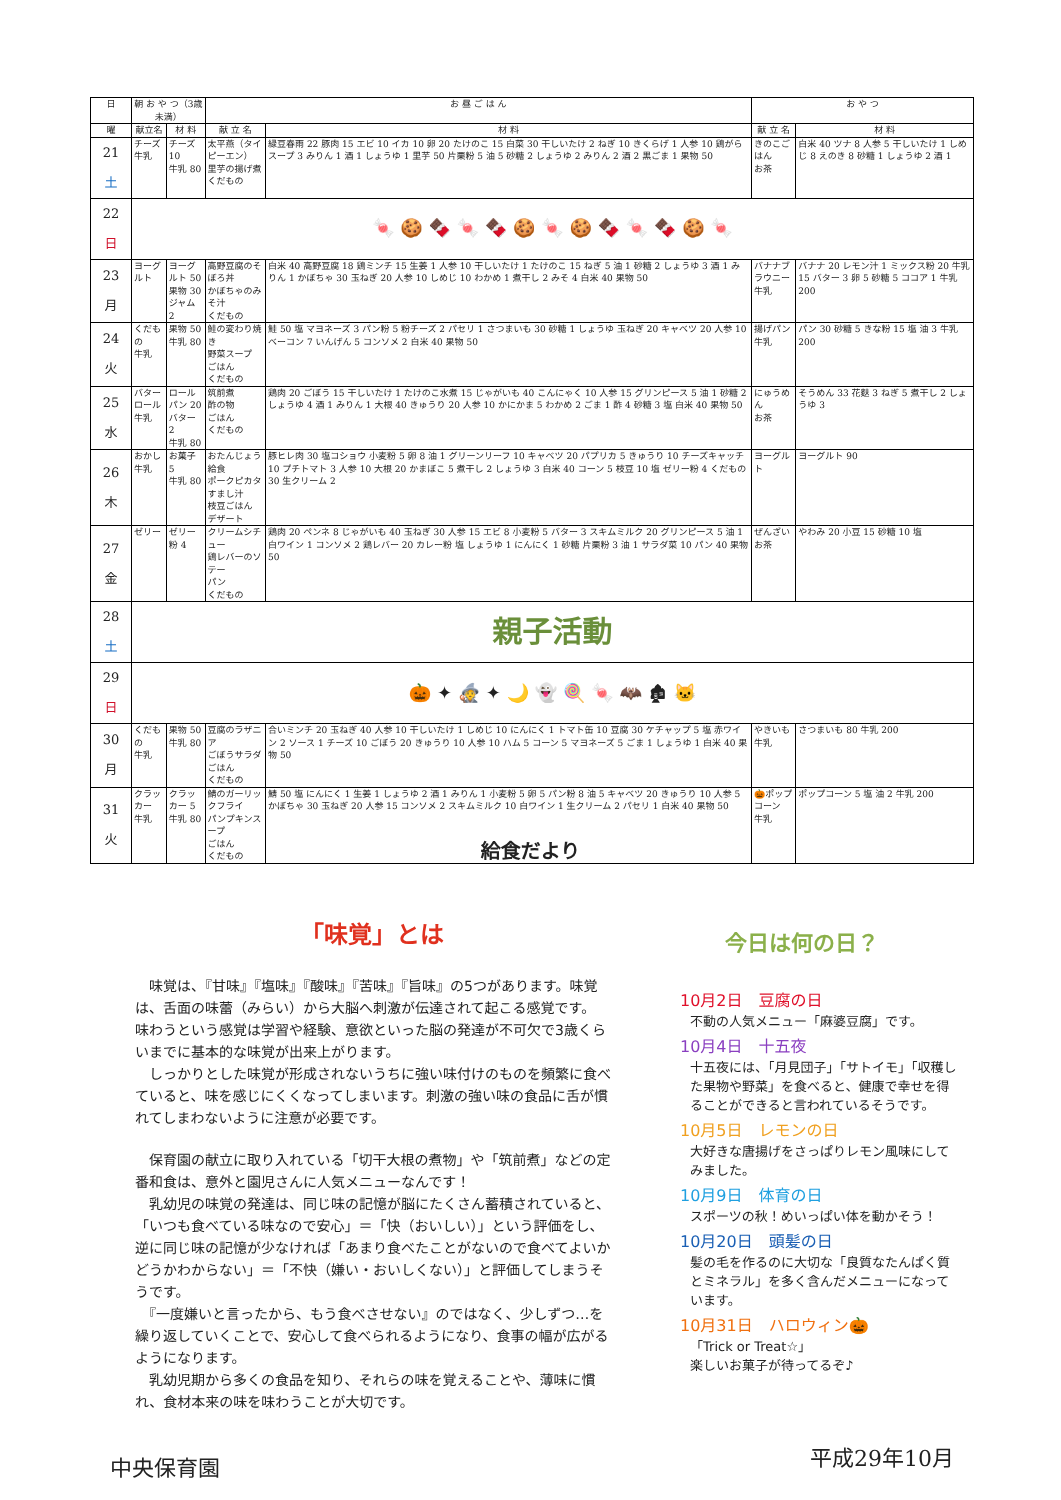| 日 | 朝 お や つ（3歳未満） | | お 昼 ご は ん | | お や つ | |
| --- | --- | --- | --- | --- | --- | --- |
| 曜 | 献立名 | 材 料 | 献 立 名 | 材 料 | 献 立 名 | 材 料 |
| 21 土 | チーズ 牛乳 | チーズ 10 牛乳 80 | 太平燕（タイピーエン） 里芋の揚げ煮 くだもの | 緑豆春雨 22 豚肉 15 エビ 10 イカ 10 卵 20 たけのこ 15 白菜 30 干しいたけ 2 ねぎ 10 きくらげ 1 人参 10 鶏がらスープ 3 みりん 1 酒 1 しょうゆ 1 里芋 50 片栗粉 5 油 5 砂糖 2 しょうゆ 2 みりん 2 酒 2 黒ごま 1 果物 50 | きのこごはん お茶 | 白米 40 ツナ 8 人参 5 干しいたけ 1 しめじ 8 えのき 8 砂糖 1 しょうゆ 2 酒 1 |
| 22 日 | 🍬 🍪 🍫 🍬 🍫 🍪 🍬 🍪 🍫 🍬 🍫 🍪 🍬 | | | | | |
| 23 月 | ヨーグルト | ヨーグルト 50 果物 30 ジャム 2 | 高野豆腐のそぼろ丼 かぼちゃのみそ汁 くだもの | 白米 40 高野豆腐 18 鶏ミンチ 15 生姜 1 人参 10 干しいたけ 1 たけのこ 15 ねぎ 5 油 1 砂糖 2 しょうゆ 3 酒 1 みりん 1 かぼちゃ 30 玉ねぎ 20 人参 10 しめじ 10 わかめ 1 煮干し 2 みそ 4 白米 40 果物 50 | バナナブラウニー 牛乳 | バナナ 20 レモン汁 1 ミックス粉 20 牛乳 15 バター 3 卵 5 砂糖 5 ココア 1 牛乳 200 |
| 24 火 | くだもの 牛乳 | 果物 50 牛乳 80 | 鮭の変わり焼き 野菜スープ ごはん くだもの | 鮭 50 塩 マヨネーズ 3 パン粉 5 粉チーズ 2 パセリ 1 さつまいも 30 砂糖 1 しょうゆ 玉ねぎ 20 キャベツ 20 人参 10 ベーコン 7 いんげん 5 コンソメ 2 白米 40 果物 50 | 揚げパン 牛乳 | パン 30 砂糖 5 きな粉 15 塩 油 3 牛乳 200 |
| 25 水 | バターロール 牛乳 | ロールパン 20 バター 2 牛乳 80 | 筑前煮 酢の物 ごはん くだもの | 鶏肉 20 ごぼう 15 干しいたけ 1 たけのこ水煮 15 じゃがいも 40 こんにゃく 10 人参 15 グリンピース 5 油 1 砂糖 2 しょうゆ 4 酒 1 みりん 1 大根 40 きゅうり 20 人参 10 かにかま 5 わかめ 2 ごま 1 酢 4 砂糖 3 塩 白米 40 果物 50 | にゅうめん お茶 | そうめん 33 花麩 3 ねぎ 5 煮干し 2 しょうゆ 3 |
| 26 木 | おかし 牛乳 | お菓子 5 牛乳 80 | おたんじょう給食 ポークピカタ すまし汁 枝豆ごはん デザート | 豚ヒレ肉 30 塩コショウ 小麦粉 5 卵 8 油 1 グリーンリーフ 10 キャベツ 20 パプリカ 5 きゅうり 10 チーズキャッチ 10 プチトマト 3 人参 10 大根 20 かまぼこ 5 煮干し 2 しょうゆ 3 白米 40 コーン 5 枝豆 10 塩 ゼリー粉 4 くだもの 30 生クリーム 2 | ヨーグルト | ヨーグルト 90 |
| 27 金 | ゼリー | ゼリー粉 4 | クリームシチュー 鶏レバーのソテー パン くだもの | 鶏肉 20 ペンネ 8 じゃがいも 40 玉ねぎ 30 人参 15 エビ 8 小麦粉 5 バター 3 スキムミルク 20 グリンピース 5 油 1 白ワイン 1 コンソメ 2 鶏レバー 20 カレー粉 塩 しょうゆ 1 にんにく 1 砂糖 片栗粉 3 油 1 サラダ菜 10 パン 40 果物 50 | ぜんざい お茶 | やわみ 20 小豆 15 砂糖 10 塩 |
| 28 土 | 親子活動 | | | | | |
| 29 日 | 🎃 ✦ 🧙 ✦ 🌙 👻 🍭 🍬 🦇 🏚 🐱 | | | | | |
| 30 月 | くだもの 牛乳 | 果物 50 牛乳 80 | 豆腐のラザニア ごぼうサラダ ごはん くだもの | 合いミンチ 20 玉ねぎ 40 人参 10 干しいたけ 1 しめじ 10 にんにく 1 トマト缶 10 豆腐 30 ケチャップ 5 塩 赤ワイン 2 ソース 1 チーズ 10 ごぼう 20 きゅうり 10 人参 10 ハム 5 コーン 5 マヨネーズ 5 ごま 1 しょうゆ 1 白米 40 果物 50 | やきいも 牛乳 | さつまいも 80 牛乳 200 |
| 31 火 | クラッカー 牛乳 | クラッカー 5 牛乳 80 | 鯖のガーリックフライ パンプキンスープ ごはん くだもの | 鯖 50 塩 にんにく 1 生姜 1 しょうゆ 2 酒 1 みりん 1 小麦粉 5 卵 5 パン粉 8 油 5 キャベツ 20 きゅうり 10 人参 5 かぼちゃ 30 玉ねぎ 20 人参 15 コンソメ 2 スキムミルク 10 白ワイン 1 生クリーム 2 パセリ 1 白米 40 果物 50 | 🎃ポップコーン 牛乳 | ポップコーン 5 塩 油 2 牛乳 200 |
給食だより
「味覚」とは 今日は何の日？
　味覚は、『甘味』『塩味』『酸味』『苦味』『旨味』の5つがあります。味覚は、舌面の味蕾（みらい）から大脳へ刺激が伝達されて起こる感覚です。
味わうという感覚は学習や経験、意欲といった脳の発達が不可欠で3歳くらいまでに基本的な味覚が出来上がります。
　しっかりとした味覚が形成されないうちに強い味付けのものを頻繁に食べていると、味を感じにくくなってしまいます。刺激の強い味の食品に舌が慣れてしまわないように注意が必要です。
　保育園の献立に取り入れている「切干大根の煮物」や「筑前煮」などの定番和食は、意外と園児さんに人気メニューなんです！
　乳幼児の味覚の発達は、同じ味の記憶が脳にたくさん蓄積されていると、「いつも食べている味なので安心」＝「快（おいしい）」という評価をし、逆に同じ味の記憶が少なければ「あまり食べたことがないので食べてよいかどうかわからない」＝「不快（嫌い・おいしくない）」と評価してしまうそうです。
　『一度嫌いと言ったから、もう食べさせない』のではなく、少しずつ…を繰り返していくことで、安心して食べられるようになり、食事の幅が広がるようになります。
　乳幼児期から多くの食品を知り、それらの味を覚えることや、薄味に慣れ、食材本来の味を味わうことが大切です。
10月2日　豆腐の日
不動の人気メニュー「麻婆豆腐」です。
10月4日　十五夜
十五夜には、「月見団子」「サトイモ」「収穫した果物や野菜」を食べると、健康で幸せを得ることができると言われているそうです。
10月5日　レモンの日
大好きな唐揚げをさっぱりレモン風味にしてみました。
10月9日　体育の日
スポーツの秋！めいっぱい体を動かそう！
10月20日　頭髪の日
髪の毛を作るのに大切な「良質なたんぱく質とミネラル」を多く含んだメニューになっています。
10月31日　ハロウィン🎃
「Trick or Treat☆」
楽しいお菓子が待ってるぞ♪
中央保育園 平成29年10月